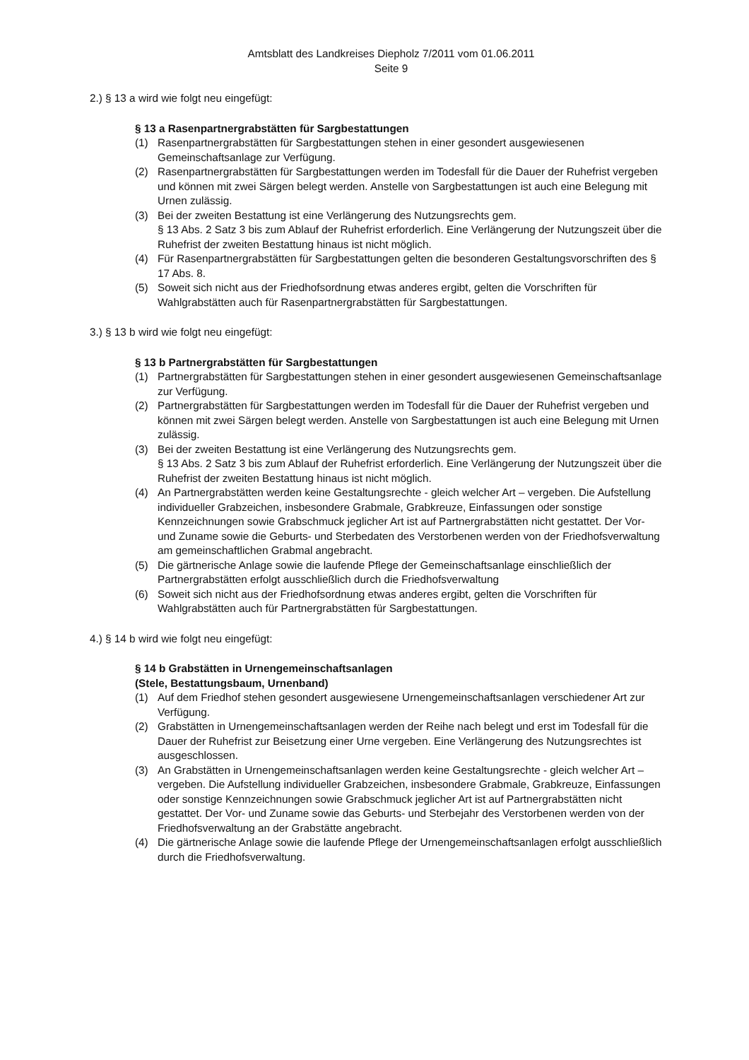Amtsblatt des Landkreises Diepholz 7/2011 vom 01.06.2011
Seite 9
2.) § 13 a wird wie folgt neu eingefügt:
§ 13 a Rasenpartnergrabstätten für Sargbestattungen
(1) Rasenpartnergrabstätten für Sargbestattungen stehen in einer gesondert ausgewiesenen Gemeinschaftsanlage zur Verfügung.
(2) Rasenpartnergrabstätten für Sargbestattungen werden im Todesfall für die Dauer der Ruhefrist vergeben und können mit zwei Särgen belegt werden. Anstelle von Sargbestattungen ist auch eine Belegung mit Urnen zulässig.
(3) Bei der zweiten Bestattung ist eine Verlängerung des Nutzungsrechts gem.
§ 13 Abs. 2 Satz 3 bis zum Ablauf der Ruhefrist erforderlich. Eine Verlängerung der Nutzungszeit über die Ruhefrist der zweiten Bestattung hinaus ist nicht möglich.
(4) Für Rasenpartnergrabstätten für Sargbestattungen gelten die besonderen Gestaltungsvorschriften des § 17 Abs. 8.
(5) Soweit sich nicht aus der Friedhofsordnung etwas anderes ergibt, gelten die Vorschriften für Wahlgrabstätten auch für Rasenpartnergrabstätten für Sargbestattungen.
3.) § 13 b wird wie folgt neu eingefügt:
§ 13 b Partnergrabstätten für Sargbestattungen
(1) Partnergrabstätten für Sargbestattungen stehen in einer gesondert ausgewiesenen Gemeinschaftsanlage zur Verfügung.
(2) Partnergrabstätten für Sargbestattungen werden im Todesfall für die Dauer der Ruhefrist vergeben und können mit zwei Särgen belegt werden. Anstelle von Sargbestattungen ist auch eine Belegung mit Urnen zulässig.
(3) Bei der zweiten Bestattung ist eine Verlängerung des Nutzungsrechts gem.
§ 13 Abs. 2 Satz 3 bis zum Ablauf der Ruhefrist erforderlich. Eine Verlängerung der Nutzungszeit über die Ruhefrist der zweiten Bestattung hinaus ist nicht möglich.
(4) An Partnergrabstätten werden keine Gestaltungsrechte - gleich welcher Art – vergeben. Die Aufstellung individueller Grabzeichen, insbesondere Grabmale, Grabkreuze, Einfassungen oder sonstige Kennzeichnungen sowie Grabschmuck jeglicher Art ist auf Partnergrabstätten nicht gestattet. Der Vor- und Zuname sowie die Geburts- und Sterbedaten des Verstorbenen werden von der Friedhofsverwaltung am gemeinschaftlichen Grabmal angebracht.
(5) Die gärtnerische Anlage sowie die laufende Pflege der Gemeinschaftsanlage einschließlich der Partnergrabstätten erfolgt ausschließlich durch die Friedhofsverwaltung
(6) Soweit sich nicht aus der Friedhofsordnung etwas anderes ergibt, gelten die Vorschriften für Wahlgrabstätten auch für Partnergrabstätten für Sargbestattungen.
4.) § 14 b wird wie folgt neu eingefügt:
§ 14 b Grabstätten in Urnengemeinschaftsanlagen
(Stele, Bestattungsbaum, Urnenband)
(1) Auf dem Friedhof stehen gesondert ausgewiesene Urnengemeinschaftsanlagen verschiedener Art zur Verfügung.
(2) Grabstätten in Urnengemeinschaftsanlagen werden der Reihe nach belegt und erst im Todesfall für die Dauer der Ruhefrist zur Beisetzung einer Urne vergeben. Eine Verlängerung des Nutzungsrechtes ist ausgeschlossen.
(3) An Grabstätten in Urnengemeinschaftsanlagen werden keine Gestaltungsrechte - gleich welcher Art – vergeben. Die Aufstellung individueller Grabzeichen, insbesondere Grabmale, Grabkreuze, Einfassungen oder sonstige Kennzeichnungen sowie Grabschmuck jeglicher Art ist auf Partnergrabstätten nicht gestattet. Der Vor- und Zuname sowie das Geburts- und Sterbejahr des Verstorbenen werden von der Friedhofsverwaltung an der Grabstätte angebracht.
(4) Die gärtnerische Anlage sowie die laufende Pflege der Urnengemeinschaftsanlagen erfolgt ausschließlich durch die Friedhofsverwaltung.